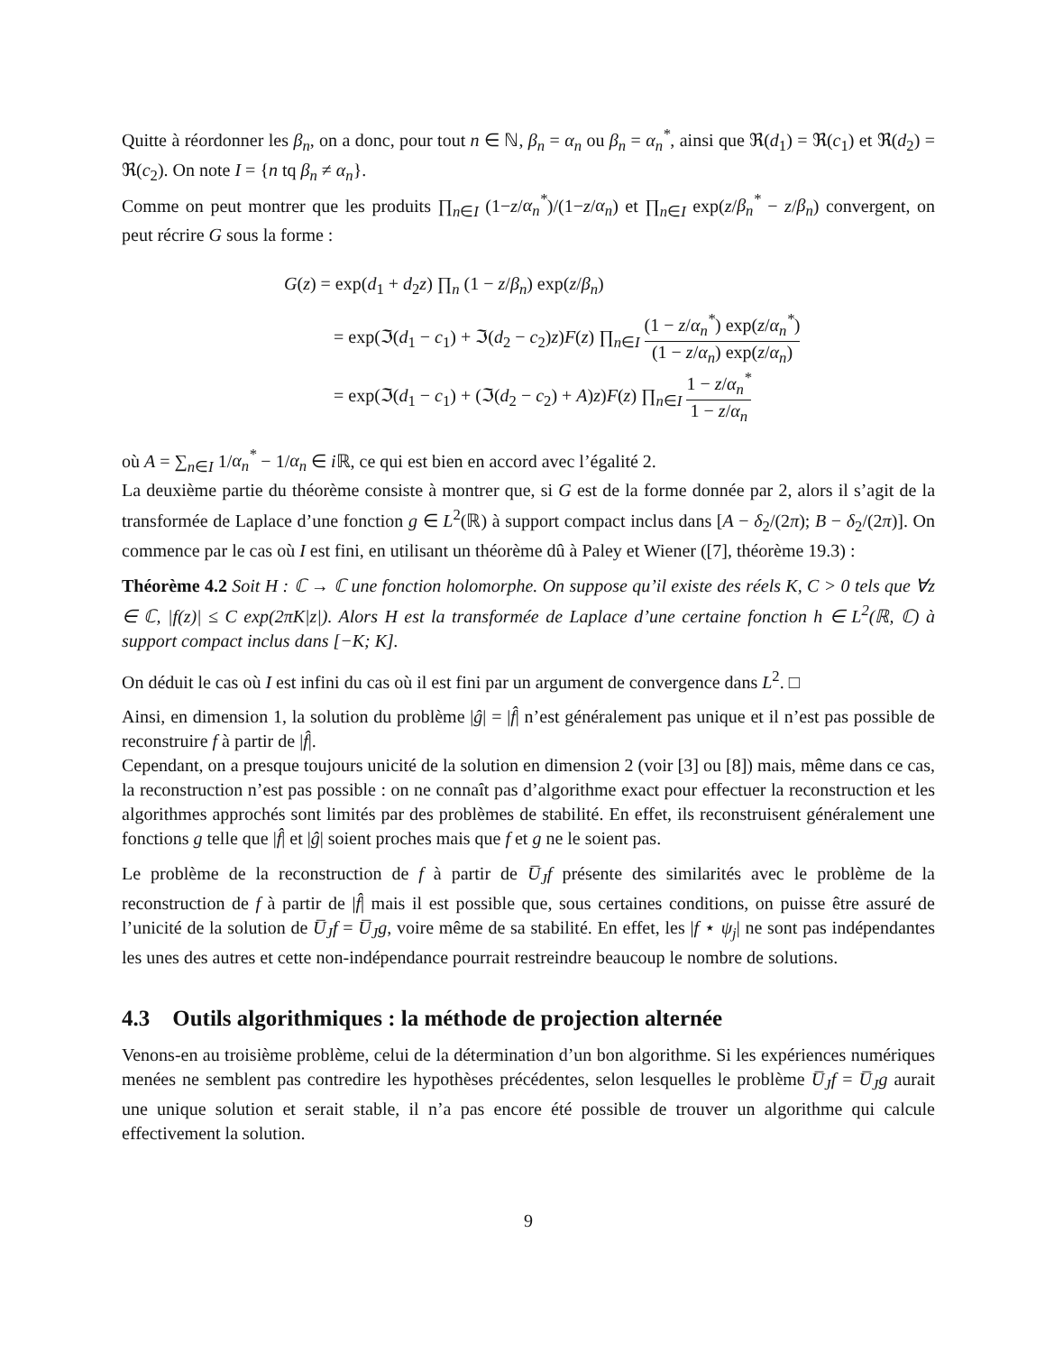Quitte à réordonner les β<sub>n</sub>, on a donc, pour tout n ∈ ℕ, β<sub>n</sub> = α<sub>n</sub> ou β<sub>n</sub> = α<sub>n</sub><sup>*</sup>, ainsi que ℜ(d<sub>1</sub>) = ℜ(c<sub>1</sub>) et ℜ(d<sub>2</sub>) = ℜ(c<sub>2</sub>). On note I = {n tq β<sub>n</sub> ≠ α<sub>n</sub>}.
Comme on peut montrer que les produits ∏<sub>n∈I</sub> (1−z/α<sub>n</sub><sup>*</sup>)/(1−z/α<sub>n</sub>) et ∏<sub>n∈I</sub> exp(z/β<sub>n</sub><sup>*</sup> − z/β<sub>n</sub>) convergent, on peut récrire G sous la forme :
G(z) = exp(d<sub>1</sub> + d<sub>2</sub>z) ∏<sub>n</sub> (1 − z/β<sub>n</sub>) exp(z/β<sub>n</sub>)
= exp(ℑ(d<sub>1</sub> − c<sub>1</sub>) + ℑ(d<sub>2</sub> − c<sub>2</sub>)z)F(z) ∏<sub>n∈I</sub> (1 − z/α<sub>n</sub><sup>*</sup>) exp(z/α<sub>n</sub><sup>*</sup>) (1 − z/α<sub>n</sub>) exp(z/α<sub>n</sub>)
= exp(ℑ(d<sub>1</sub> − c<sub>1</sub>) + (ℑ(d<sub>2</sub> − c<sub>2</sub>) + A)z)F(z) ∏<sub>n∈I</sub> 1 − z/α<sub>n</sub><sup>*</sup> 1 − z/α<sub>n</sub>
où A = ∑<sub>n∈I</sub> 1/α<sub>n</sub><sup>*</sup> − 1/α<sub>n</sub> ∈ i ℝ, ce qui est bien en accord avec l’égalité 2.
La deuxième partie du théorème consiste à montrer que, si G est de la forme donnée par 2, alors il s’agit de la transformée de Laplace d’une fonction g ∈ L<sup>2</sup>(ℝ) à support compact inclus dans [A − δ<sub>2</sub>/(2π); B − δ<sub>2</sub>/(2π)]. On commence par le cas où I est fini, en utilisant un théorème dû à Paley et Wiener ([7], théorème 19.3) :
Théorème 4.2 Soit H : ℂ → ℂ une fonction holomorphe. On suppose qu’il existe des réels K, C > 0 tels que ∀z ∈ ℂ, |f(z)| ≤ C exp(2πK|z|). Alors H est la transformée de Laplace d’une certaine fonction h ∈ L<sup>2</sup>(ℝ, ℂ) à support compact inclus dans [−K; K].
On déduit le cas où I est infini du cas où il est fini par un argument de convergence dans L<sup>2</sup>. □
Ainsi, en dimension 1, la solution du problème |ĝ| = |f̂| n’est généralement pas unique et il n’est pas possible de reconstruire f à partir de |f̂|.
Cependant, on a presque toujours unicité de la solution en dimension 2 (voir [3] ou [8]) mais, même dans ce cas, la reconstruction n’est pas possible : on ne connaît pas d’algorithme exact pour effectuer la reconstruction et les algorithmes approchés sont limités par des problèmes de stabilité. En effet, ils reconstruisent généralement une fonctions g telle que |f̂| et |ĝ| soient proches mais que f et g ne le soient pas.
Le problème de la reconstruction de f à partir de U̅<sub>J</sub>f présente des similarités avec le problème de la reconstruction de f à partir de |f̂| mais il est possible que, sous certaines conditions, on puisse être assuré de l’unicité de la solution de U̅<sub>J</sub>f = U̅<sub>J</sub>g, voire même de sa stabilité. En effet, les |f ⋆ ψ<sub>j</sub>| ne sont pas indépendantes les unes des autres et cette non-indépendance pourrait restreindre beaucoup le nombre de solutions.
4.3 Outils algorithmiques : la méthode de projection alternée
Venons-en au troisième problème, celui de la détermination d’un bon algorithme. Si les expériences numériques menées ne semblent pas contredire les hypothèses précédentes, selon lesquelles le problème U̅<sub>J</sub>f = U̅<sub>J</sub>g aurait une unique solution et serait stable, il n’a pas encore été possible de trouver un algorithme qui calcule effectivement la solution.
9